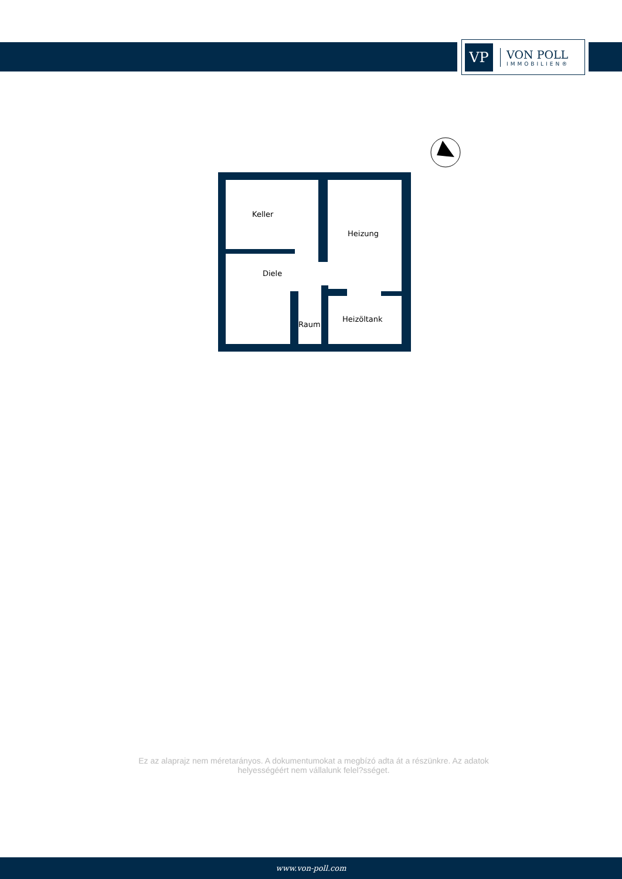VP
VON POLL
IMMOBILIEN®
Keller
Heizung
Diele
Raum
Heizöltank
Ez az alaprajz nem méretarányos. A dokumentumokat a megbízó adta át a részünkre. Az adatok helyességéért nem vállalunk felel?sséget.
www.von-poll.com